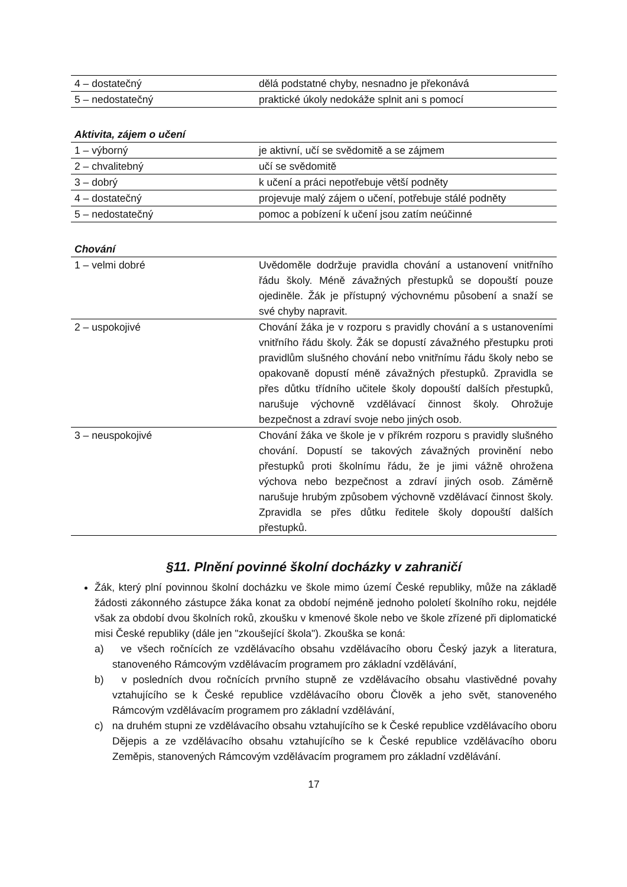| 4 – dostatečný | dělá podstatné chyby, nesnadno je překonává |
| 5 – nedostatečný | praktické úkoly nedokáže splnit ani s pomocí |
Aktivita, zájem o učení
| 1 – výborný | je aktivní, učí se svědomitě a se zájmem |
| 2 – chvalitebný | učí se svědomitě |
| 3 – dobrý | k učení a práci nepotřebuje větší podněty |
| 4 – dostatečný | projevuje malý zájem o učení, potřebuje stálé podněty |
| 5 – nedostatečný | pomoc a pobízení k učení jsou zatím neúčinné |
Chování
| 1 – velmi dobré | Uvědoměle dodržuje pravidla chování a ustanovení vnitřního řádu školy. Méně závažných přestupků se dopouští pouze ojediněle. Žák je přístupný výchovnému působení a snaží se své chyby napravit. |
| 2 – uspokojivé | Chování žáka je v rozporu s pravidly chování a s ustanoveními vnitřního řádu školy. Žák se dopustí závažného přestupku proti pravidlům slušného chování nebo vnitřnímu řádu školy nebo se opakovaně dopustí méně závažných přestupků. Zpravidla se přes důtku třídního učitele školy dopouští dalších přestupků, narušuje výchovně vzdělávací činnost školy. Ohrožuje bezpečnost a zdraví svoje nebo jiných osob. |
| 3 – neuspokojivé | Chování žáka ve škole je v příkrém rozporu s pravidly slušného chování. Dopustí se takových závažných provinění nebo přestupků proti školnímu řádu, že je jimi vážně ohrožena výchova nebo bezpečnost a zdraví jiných osob. Záměrně narušuje hrubým způsobem výchovně vzdělávací činnost školy. Zpravidla se přes důtku ředitele školy dopouští dalších přestupků. |
§11. Plnění povinné školní docházky v zahraničí
Žák, který plní povinnou školní docházku ve škole mimo území České republiky, může na základě žádosti zákonného zástupce žáka konat za období nejméně jednoho pololetí školního roku, nejdéle však za období dvou školních roků, zkoušku v kmenové škole nebo ve škole zřízené při diplomatické misi České republiky (dále jen "zkoušející škola"). Zkouška se koná:
a) ve všech ročnících ze vzdělávacího obsahu vzdělávacího oboru Český jazyk a literatura, stanoveného Rámcovým vzdělávacím programem pro základní vzdělávání,
b) v posledních dvou ročnících prvního stupně ze vzdělávacího obsahu vlastivědné povahy vztahujícího se k České republice vzdělávacího oboru Člověk a jeho svět, stanoveného Rámcovým vzdělávacím programem pro základní vzdělávání,
c) na druhém stupni ze vzdělávacího obsahu vztahujícího se k České republice vzdělávacího oboru Dějepis a ze vzdělávacího obsahu vztahujícího se k České republice vzdělávacího oboru Zeměpis, stanovených Rámcovým vzdělávacím programem pro základní vzdělávání.
17